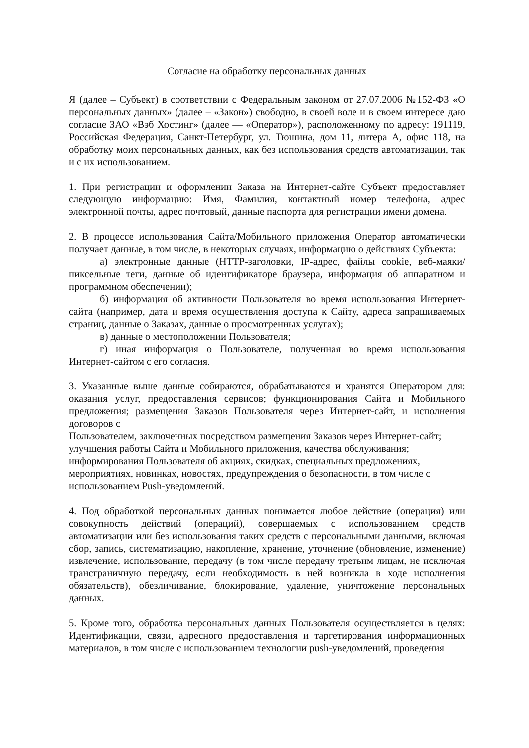Согласие на обработку персональных данных
Я (далее – Субъект) в соответствии с Федеральным законом от 27.07.2006 №152-ФЗ «О персональных данных» (далее – «Закон») свободно, в своей воле и в своем интересе даю согласие ЗАО «Вэб Хостинг» (далее — «Оператор»), расположенному по адресу: 191119, Российская Федерация, Санкт-Петербург, ул. Тюшина, дом 11, литера А, офис 118, на обработку моих персональных данных, как без использования средств автоматизации, так и с их использованием.
1. При регистрации и оформлении Заказа на Интернет-сайте Субъект предоставляет следующую информацию: Имя, Фамилия, контактный номер телефона, адрес электронной почты, адрес почтовый, данные паспорта для регистрации имени домена.
2. В процессе использования Сайта/Мобильного приложения Оператор автоматически получает данные, в том числе, в некоторых случаях, информацию о действиях Субъекта:
а) электронные данные (HTTP-заголовки, IP-адрес, файлы cookie, веб-маяки/ пиксельные теги, данные об идентификаторе браузера, информация об аппаратном и программном обеспечении);
б) информация об активности Пользователя во время использования Интернет-сайта (например, дата и время осуществления доступа к Сайту, адреса запрашиваемых страниц, данные о Заказах, данные о просмотренных услугах);
в) данные о местоположении Пользователя;
г) иная информация о Пользователе, полученная во время использования Интернет-сайтом с его согласия.
3. Указанные выше данные собираются, обрабатываются и хранятся Оператором для: оказания услуг, предоставления сервисов; функционирования Сайта и Мобильного предложения; размещения Заказов Пользователя через Интернет-сайт, и исполнения договоров с
Пользователем, заключенных посредством размещения Заказов через Интернет-сайт; улучшения работы Сайта и Мобильного приложения, качества обслуживания; информирования Пользователя об акциях, скидках, специальных предложениях, мероприятиях, новинках, новостях, предупреждения о безопасности, в том числе с использованием Push-уведомлений.
4. Под обработкой персональных данных понимается любое действие (операция) или совокупность действий (операций), совершаемых с использованием средств автоматизации или без использования таких средств с персональными данными, включая сбор, запись, систематизацию, накопление, хранение, уточнение (обновление, изменение) извлечение, использование, передачу (в том числе передачу третьим лицам, не исключая трансграничную передачу, если необходимость в ней возникла в ходе исполнения обязательств), обезличивание, блокирование, удаление, уничтожение персональных данных.
5. Кроме того, обработка персональных данных Пользователя осуществляется в целях: Идентификации, связи, адресного предоставления и таргетирования информационных материалов, в том числе с использованием технологии push-уведомлений, проведения